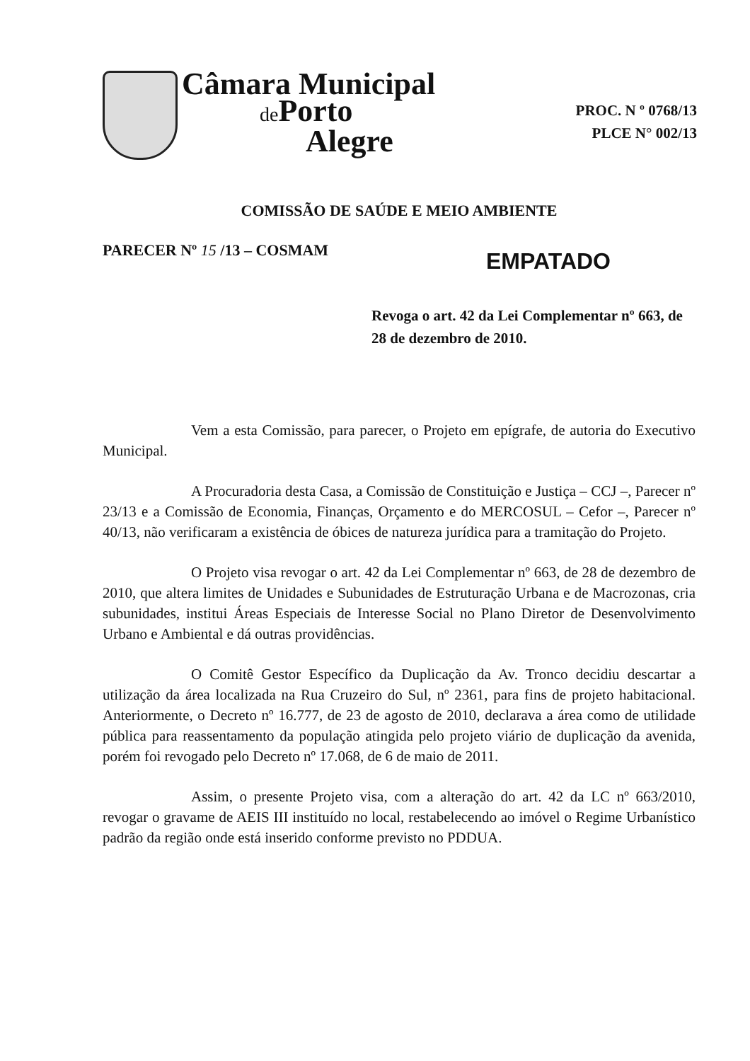Câmara Municipal
de Porto
Alegre
PROC. N º 0768/13
PLCE N° 002/13
COMISSÃO DE SAÚDE E MEIO AMBIENTE
PARECER Nº 15 /13 – COSMAM EMPATADO
Revoga o art. 42 da Lei Complementar nº 663, de 28 de dezembro de 2010.
Vem a esta Comissão, para parecer, o Projeto em epígrafe, de autoria do Executivo Municipal.
A Procuradoria desta Casa, a Comissão de Constituição e Justiça – CCJ –, Parecer nº 23/13 e a Comissão de Economia, Finanças, Orçamento e do MERCOSUL – Cefor –, Parecer nº 40/13, não verificaram a existência de óbices de natureza jurídica para a tramitação do Projeto.
O Projeto visa revogar o art. 42 da Lei Complementar nº 663, de 28 de dezembro de 2010, que altera limites de Unidades e Subunidades de Estruturação Urbana e de Macrozonas, cria subunidades, institui Áreas Especiais de Interesse Social no Plano Diretor de Desenvolvimento Urbano e Ambiental e dá outras providências.
O Comitê Gestor Específico da Duplicação da Av. Tronco decidiu descartar a utilização da área localizada na Rua Cruzeiro do Sul, nº 2361, para fins de projeto habitacional. Anteriormente, o Decreto nº 16.777, de 23 de agosto de 2010, declarava a área como de utilidade pública para reassentamento da população atingida pelo projeto viário de duplicação da avenida, porém foi revogado pelo Decreto nº 17.068, de 6 de maio de 2011.
Assim, o presente Projeto visa, com a alteração do art. 42 da LC nº 663/2010, revogar o gravame de AEIS III instituído no local, restabelecendo ao imóvel o Regime Urbanístico padrão da região onde está inserido conforme previsto no PDDUA.